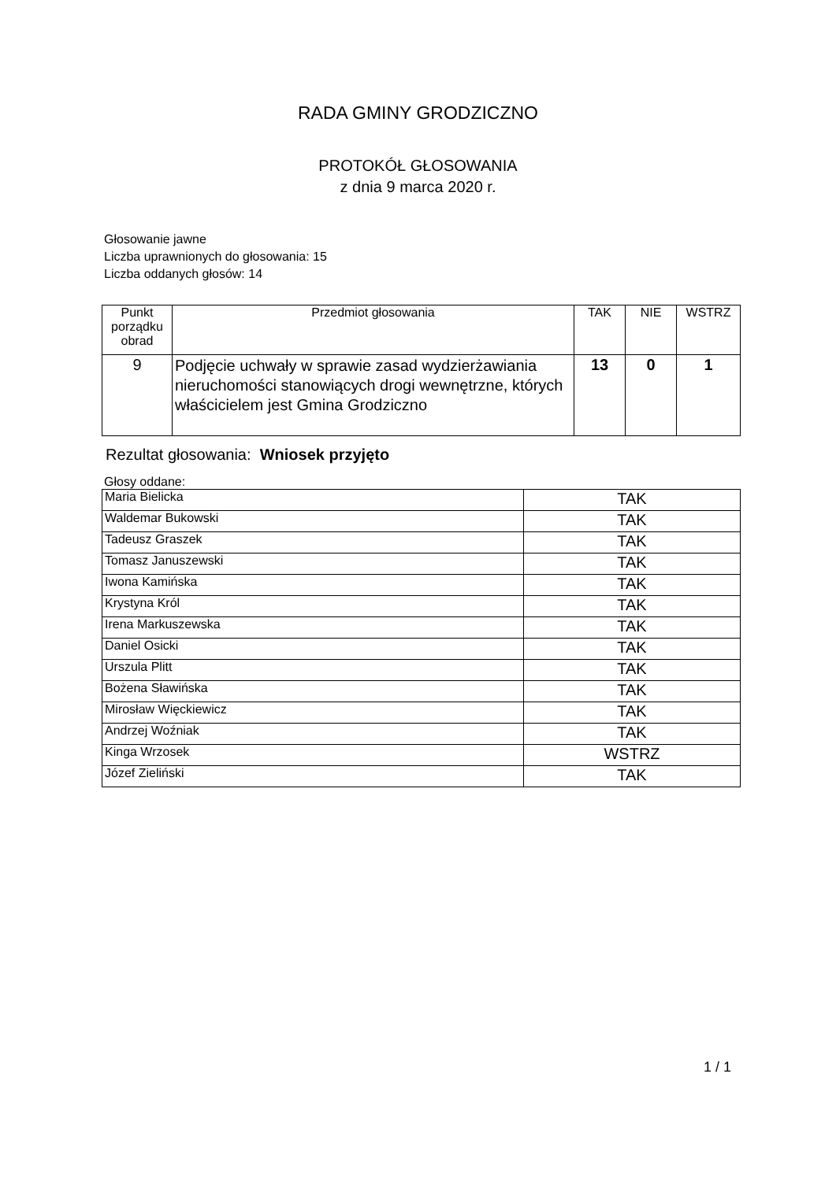RADA GMINY GRODZICZNO
PROTOKÓŁ GŁOSOWANIA
z dnia 9 marca 2020 r.
Głosowanie jawne
Liczba uprawnionych do głosowania: 15
Liczba oddanych głosów: 14
| Punkt porządku obrad | Przedmiot głosowania | TAK | NIE | WSTRZ |
| --- | --- | --- | --- | --- |
| 9 | Podjęcie uchwały w sprawie zasad wydzierżawiania nieruchomości stanowiących drogi wewnętrzne, których właścicielem jest Gmina Grodziczno | 13 | 0 | 1 |
Rezultat głosowania: Wniosek przyjęto
Głosy oddane:
| Maria Bielicka | TAK |
| Waldemar Bukowski | TAK |
| Tadeusz Graszek | TAK |
| Tomasz Januszewski | TAK |
| Iwona Kamińska | TAK |
| Krystyna Król | TAK |
| Irena Markuszewska | TAK |
| Daniel Osicki | TAK |
| Urszula Plitt | TAK |
| Bożena Sławińska | TAK |
| Mirosław Więckiewicz | TAK |
| Andrzej Woźniak | TAK |
| Kinga Wrzosek | WSTRZ |
| Józef Zieliński | TAK |
1 / 1